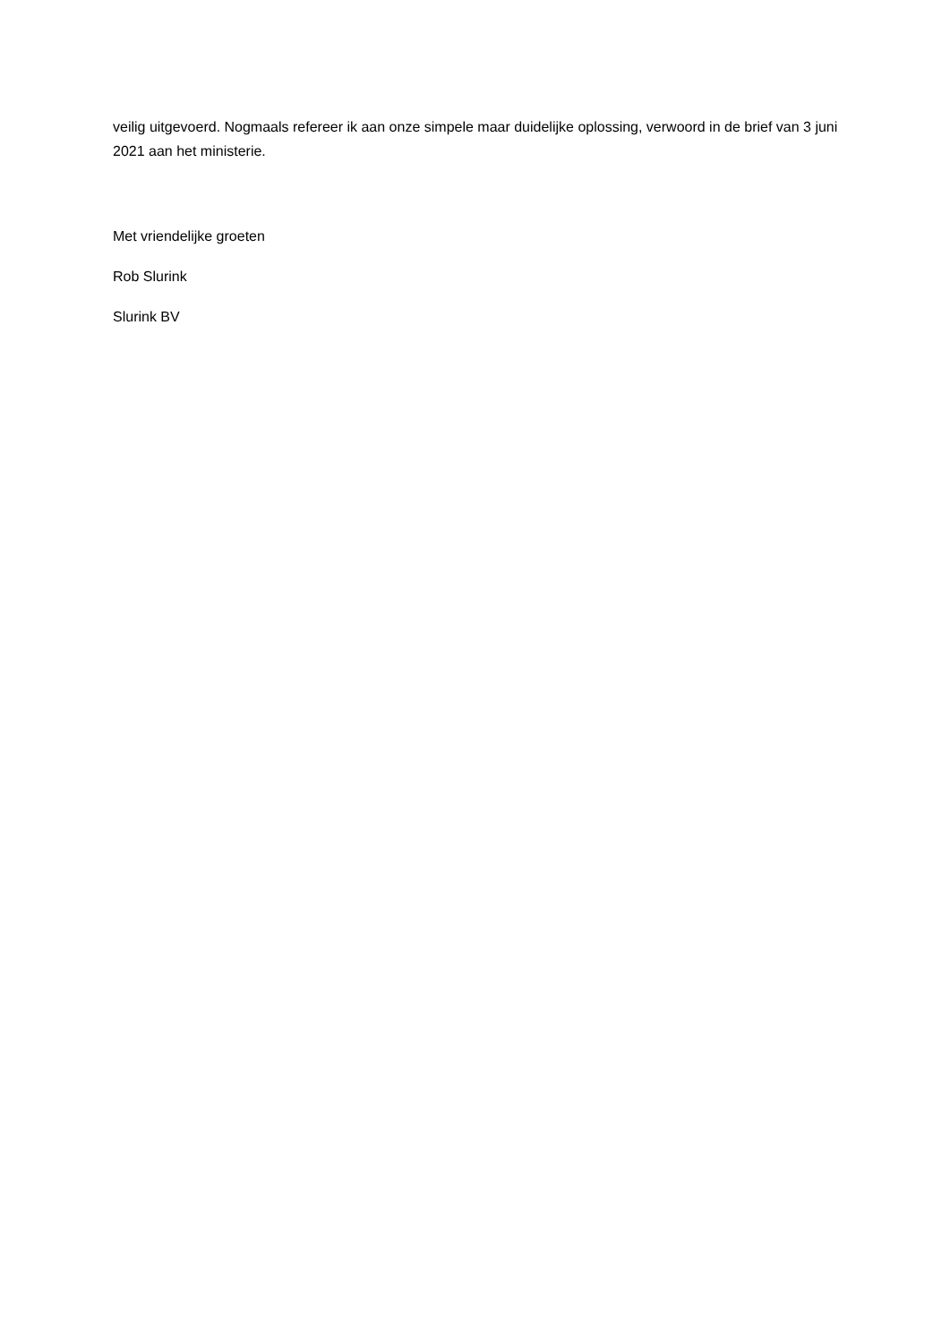veilig uitgevoerd. Nogmaals refereer ik aan onze simpele maar duidelijke oplossing, verwoord in de brief van 3 juni 2021 aan het ministerie.
Met vriendelijke groeten
Rob Slurink
Slurink BV